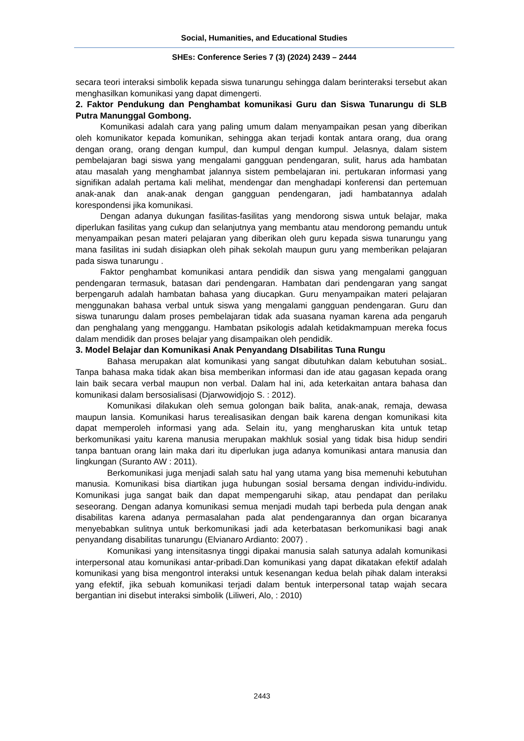Social, Humanities, and Educational Studies
SHEs: Conference Series 7 (3) (2024) 2439 – 2444
secara teori interaksi simbolik kepada siswa tunarungu sehingga dalam berinteraksi tersebut akan menghasilkan komunikasi yang dapat dimengerti.
2. Faktor Pendukung dan Penghambat komunikasi Guru dan Siswa Tunarungu di SLB Putra Manunggal Gombong.
Komunikasi adalah cara yang paling umum dalam menyampaikan pesan yang diberikan oleh komunikator kepada komunikan, sehingga akan terjadi kontak antara orang, dua orang dengan orang, orang dengan kumpul, dan kumpul dengan kumpul. Jelasnya, dalam sistem pembelajaran bagi siswa yang mengalami gangguan pendengaran, sulit, harus ada hambatan atau masalah yang menghambat jalannya sistem pembelajaran ini. pertukaran informasi yang signifikan adalah pertama kali melihat, mendengar dan menghadapi konferensi dan pertemuan anak-anak dan anak-anak dengan gangguan pendengaran, jadi hambatannya adalah korespondensi jika komunikasi.
Dengan adanya dukungan fasilitas-fasilitas yang mendorong siswa untuk belajar, maka diperlukan fasilitas yang cukup dan selanjutnya yang membantu atau mendorong pemandu untuk menyampaikan pesan materi pelajaran yang diberikan oleh guru kepada siswa tunarungu yang mana fasilitas ini sudah disiapkan oleh pihak sekolah maupun guru yang memberikan pelajaran pada siswa tunarungu .
Faktor penghambat komunikasi antara pendidik dan siswa yang mengalami gangguan pendengaran termasuk, batasan dari pendengaran. Hambatan dari pendengaran yang sangat berpengaruh adalah hambatan bahasa yang diucapkan. Guru menyampaikan materi pelajaran menggunakan bahasa verbal untuk siswa yang mengalami gangguan pendengaran. Guru dan siswa tunarungu dalam proses pembelajaran tidak ada suasana nyaman karena ada pengaruh dan penghalang yang menggangu. Hambatan psikologis adalah ketidakmampuan mereka focus dalam mendidik dan proses belajar yang disampaikan oleh pendidik.
3. Model Belajar dan Komunikasi Anak Penyandang DIsabilitas Tuna Rungu
Bahasa merupakan alat komunikasi yang sangat dibutuhkan dalam kebutuhan sosiaL. Tanpa bahasa maka tidak akan bisa memberikan informasi dan ide atau gagasan kepada orang lain baik secara verbal maupun non verbal. Dalam hal ini, ada keterkaitan antara bahasa dan komunikasi dalam bersosialisasi (Djarwowidjojo S. : 2012).
Komunikasi dilakukan oleh semua golongan baik balita, anak-anak, remaja, dewasa maupun lansia. Komunikasi harus terealisasikan dengan baik karena dengan komunikasi kita dapat memperoleh informasi yang ada. Selain itu, yang mengharuskan kita untuk tetap berkomunikasi yaitu karena manusia merupakan makhluk sosial yang tidak bisa hidup sendiri tanpa bantuan orang lain maka dari itu diperlukan juga adanya komunikasi antara manusia dan lingkungan (Suranto AW : 2011).
Berkomunikasi juga menjadi salah satu hal yang utama yang bisa memenuhi kebutuhan manusia. Komunikasi bisa diartikan juga hubungan sosial bersama dengan individu-individu. Komunikasi juga sangat baik dan dapat mempengaruhi sikap, atau pendapat dan perilaku seseorang. Dengan adanya komunikasi semua menjadi mudah tapi berbeda pula dengan anak disabilitas karena adanya permasalahan pada alat pendengarannya dan organ bicaranya menyebabkan sulitnya untuk berkomunikasi jadi ada keterbatasan berkomunikasi bagi anak penyandang disabilitas tunarungu (Elvianaro Ardianto: 2007) .
Komunikasi yang intensitasnya tinggi dipakai manusia salah satunya adalah komunikasi interpersonal atau komunikasi antar-pribadi.Dan komunikasi yang dapat dikatakan efektif adalah komunikasi yang bisa mengontrol interaksi untuk kesenangan kedua belah pihak dalam interaksi yang efektif, jika sebuah komunikasi terjadi dalam bentuk interpersonal tatap wajah secara bergantian ini disebut interaksi simbolik (Liliweri, Alo, : 2010)
2443